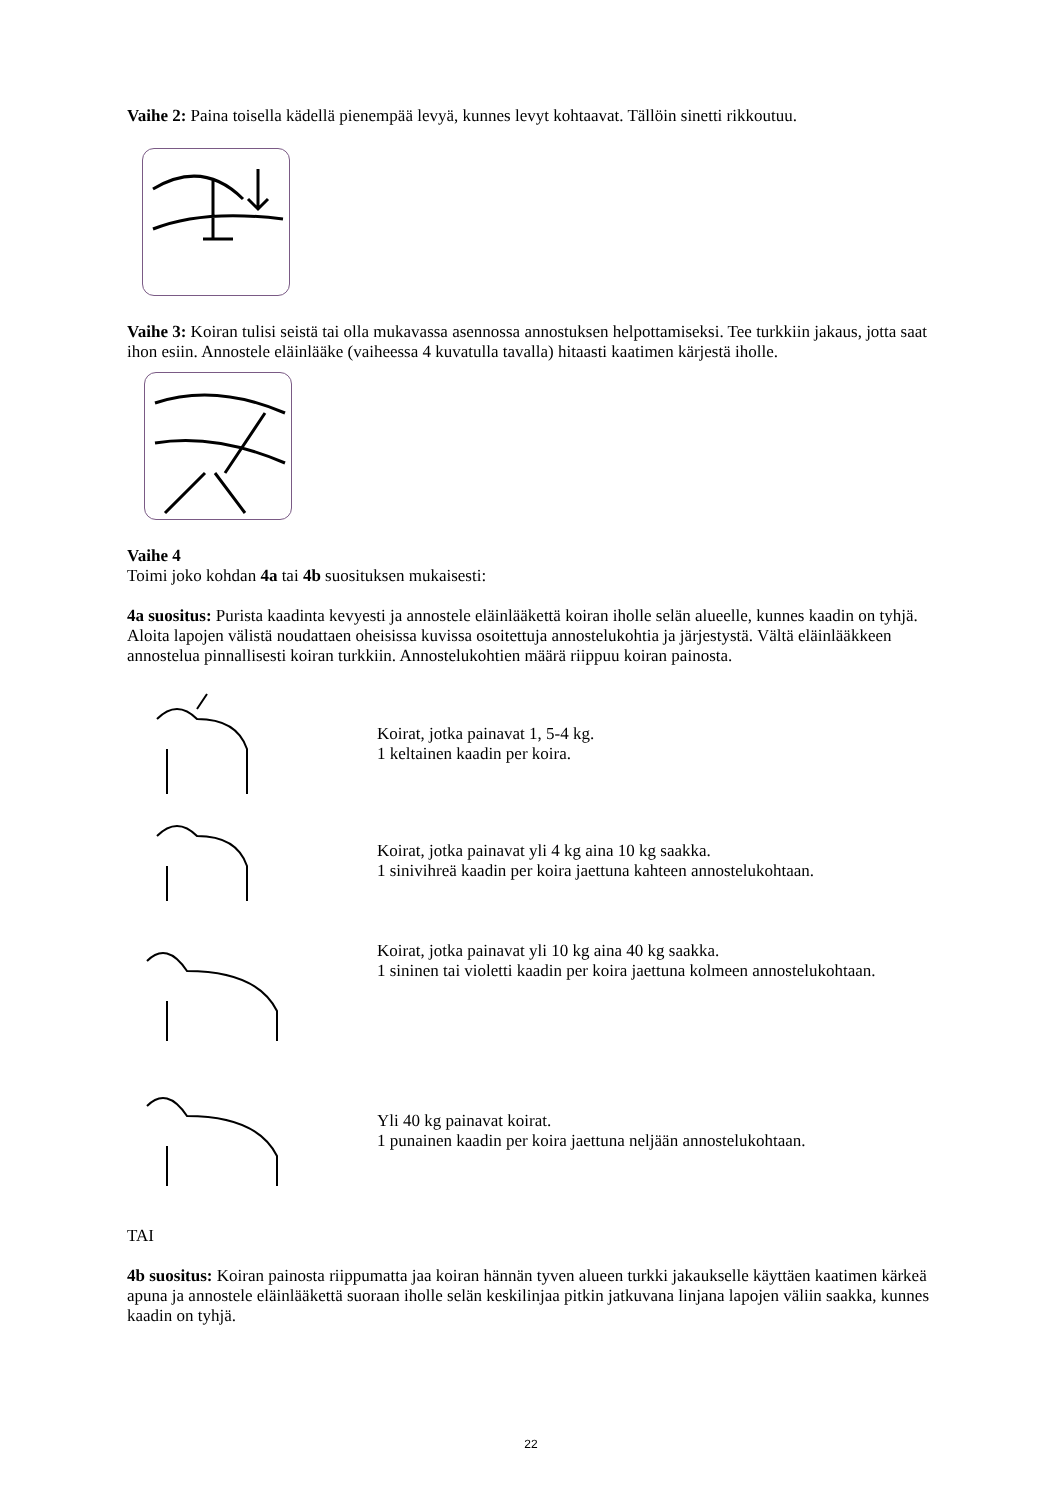Vaihe 2: Paina toisella kädellä pienempää levyä, kunnes levyt kohtaavat. Tällöin sinetti rikkoutuu.
Vaihe 3: Koiran tulisi seistä tai olla mukavassa asennossa annostuksen helpottamiseksi. Tee turkkiin jakaus, jotta saat ihon esiin. Annostele eläinlääke (vaiheessa 4 kuvatulla tavalla) hitaasti kaatimen kärjestä iholle.
Vaihe 4
Toimi joko kohdan 4a tai 4b suosituksen mukaisesti:
4a suositus: Purista kaadinta kevyesti ja annostele eläinlääkettä koiran iholle selän alueelle, kunnes kaadin on tyhjä. Aloita lapojen välistä noudattaen oheisissa kuvissa osoitettuja annostelukohtia ja järjestystä. Vältä eläinlääkkeen annostelua pinnallisesti koiran turkkiin. Annostelukohtien määrä riippuu koiran painosta.
Koirat, jotka painavat 1, 5-4 kg.
1 keltainen kaadin per koira.
Koirat, jotka painavat yli 4 kg aina 10 kg saakka.
1 sinivihreä kaadin per koira jaettuna kahteen annostelukohtaan.
Koirat, jotka painavat yli 10 kg aina 40 kg saakka.
1 sininen tai violetti kaadin per koira jaettuna kolmeen annostelukohtaan.
Yli 40 kg painavat koirat.
1 punainen kaadin per koira jaettuna neljään annostelukohtaan.
TAI
4b suositus: Koiran painosta riippumatta jaa koiran hännän tyven alueen turkki jakaukselle käyttäen kaatimen kärkeä apuna ja annostele eläinlääkettä suoraan iholle selän keskilinjaa pitkin jatkuvana linjana lapojen väliin saakka, kunnes kaadin on tyhjä.
22